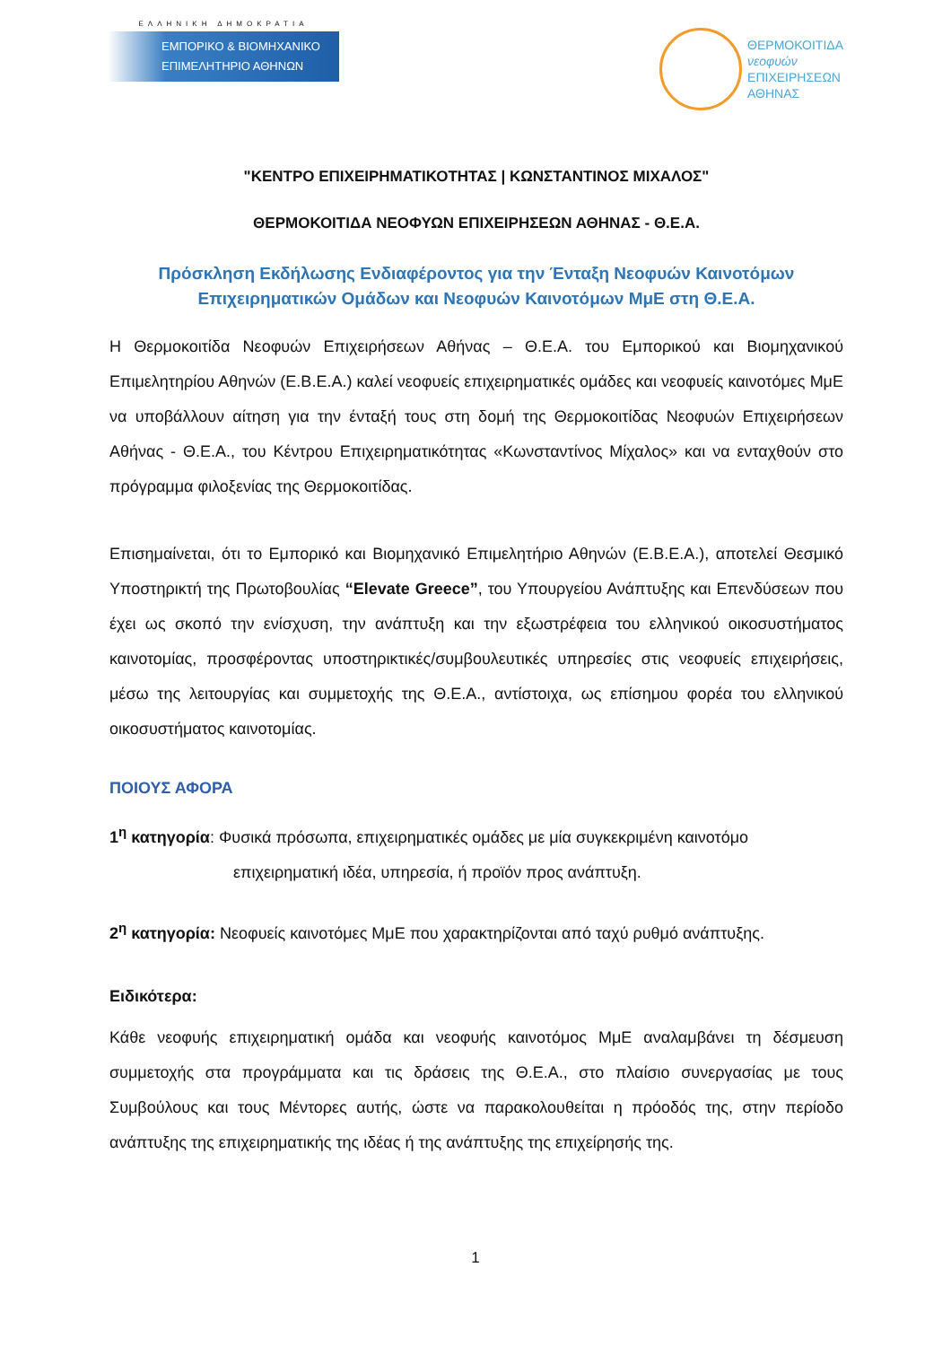ΕΛΛΗΝΙΚΗ ΔΗΜΟΚΡΑΤΙΑ
ΕΜΠΟΡΙΚΟ & ΒΙΟΜΗΧΑΝΙΚΟ
ΕΠΙΜΕΛΗΤΗΡΙΟ ΑΘΗΝΩΝ
ΘΕΡΜΟΚΟΙΤΙΔΑ
νεοφυών
ΕΠΙΧΕΙΡΗΣΕΩΝ
ΑΘΗΝΑΣ
"ΚΕΝΤΡΟ ΕΠΙΧΕΙΡΗΜΑΤΙΚΟΤΗΤΑΣ | ΚΩΝΣΤΑΝΤΙΝΟΣ ΜΙΧΑΛΟΣ"
ΘΕΡΜΟΚΟΙΤΙΔΑ ΝΕΟΦΥΩΝ ΕΠΙΧΕΙΡΗΣΕΩΝ ΑΘΗΝΑΣ - Θ.Ε.Α.
Πρόσκληση Εκδήλωσης Ενδιαφέροντος για την Ένταξη Νεοφυών Καινοτόμων Επιχειρηματικών Ομάδων και Νεοφυών Καινοτόμων ΜμΕ στη Θ.Ε.Α.
Η Θερμοκοιτίδα Νεοφυών Επιχειρήσεων Αθήνας – Θ.Ε.Α. του Εμπορικού και Βιομηχανικού Επιμελητηρίου Αθηνών (Ε.Β.Ε.Α.) καλεί νεοφυείς επιχειρηματικές ομάδες και νεοφυείς καινοτόμες ΜμΕ να υποβάλλουν αίτηση για την ένταξή τους στη δομή της Θερμοκοιτίδας Νεοφυών Επιχειρήσεων Αθήνας - Θ.Ε.Α., του Κέντρου Επιχειρηματικότητας «Κωνσταντίνος Μίχαλος» και να ενταχθούν στο πρόγραμμα φιλοξενίας της Θερμοκοιτίδας.
Επισημαίνεται, ότι το Εμπορικό και Βιομηχανικό Επιμελητήριο Αθηνών (Ε.Β.Ε.Α.), αποτελεί Θεσμικό Υποστηρικτή της Πρωτοβουλίας “Elevate Greece”, του Υπουργείου Ανάπτυξης και Επενδύσεων που έχει ως σκοπό την ενίσχυση, την ανάπτυξη και την εξωστρέφεια του ελληνικού οικοσυστήματος καινοτομίας, προσφέροντας υποστηρικτικές/συμβουλευτικές υπηρεσίες στις νεοφυείς επιχειρήσεις, μέσω της λειτουργίας και συμμετοχής της Θ.Ε.Α., αντίστοιχα, ως επίσημου φορέα του ελληνικού οικοσυστήματος καινοτομίας.
ΠΟΙΟΥΣ ΑΦΟΡΑ
1<sup>η</sup> κατηγορία: Φυσικά πρόσωπα, επιχειρηματικές ομάδες με μία συγκεκριμένη καινοτόμο
επιχειρηματική ιδέα, υπηρεσία, ή προϊόν προς ανάπτυξη.
2<sup>η</sup> κατηγορία: Νεοφυείς καινοτόμες ΜμΕ που χαρακτηρίζονται από ταχύ ρυθμό ανάπτυξης.
Ειδικότερα:
Κάθε νεοφυής επιχειρηματική ομάδα και νεοφυής καινοτόμος ΜμΕ αναλαμβάνει τη δέσμευση συμμετοχής στα προγράμματα και τις δράσεις της Θ.Ε.Α., στο πλαίσιο συνεργασίας με τους Συμβούλους και τους Μέντορες αυτής, ώστε να παρακολουθείται η πρόοδός της, στην περίοδο ανάπτυξης της επιχειρηματικής της ιδέας ή της ανάπτυξης της επιχείρησής της.
1